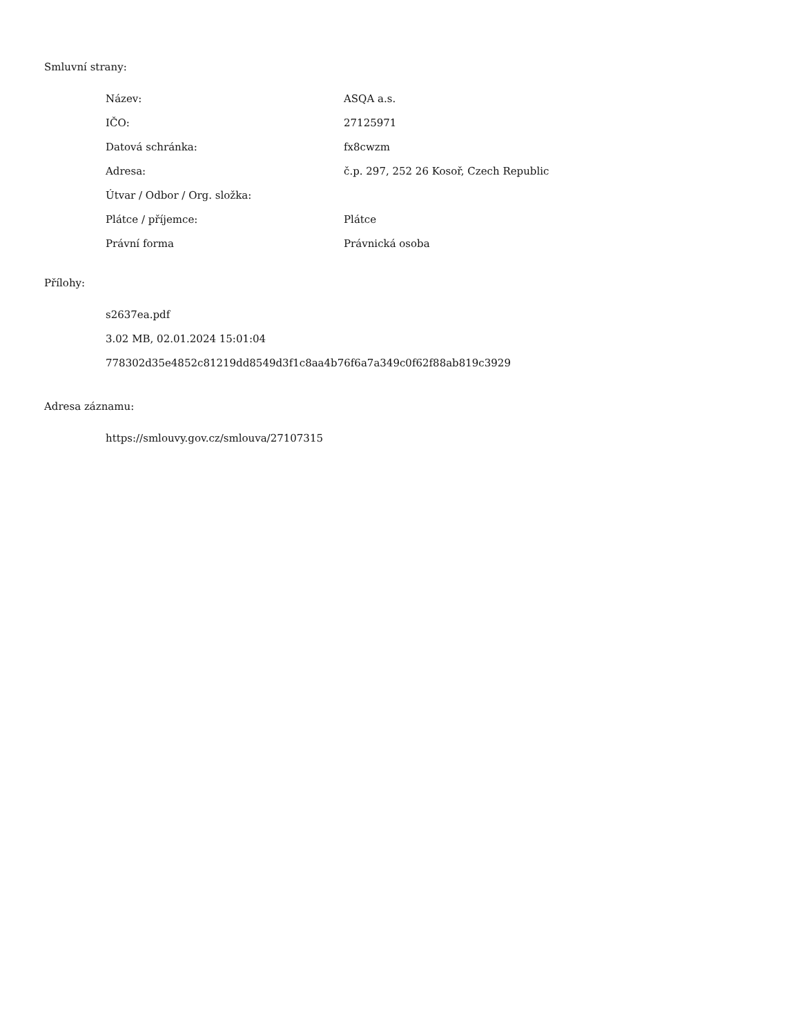Smluvní strany:
| Název: | ASQA a.s. |
| IČO: | 27125971 |
| Datová schránka: | fx8cwzm |
| Adresa: | č.p. 297, 252 26 Kosoř, Czech Republic |
| Útvar / Odbor / Org. složka: | |
| Plátce / příjemce: | Plátce |
| Právní forma | Právnická osoba |
Přílohy:
s2637ea.pdf
3.02 MB, 02.01.2024 15:01:04
778302d35e4852c81219dd8549d3f1c8aa4b76f6a7a349c0f62f88ab819c3929
Adresa záznamu:
https://smlouvy.gov.cz/smlouva/27107315